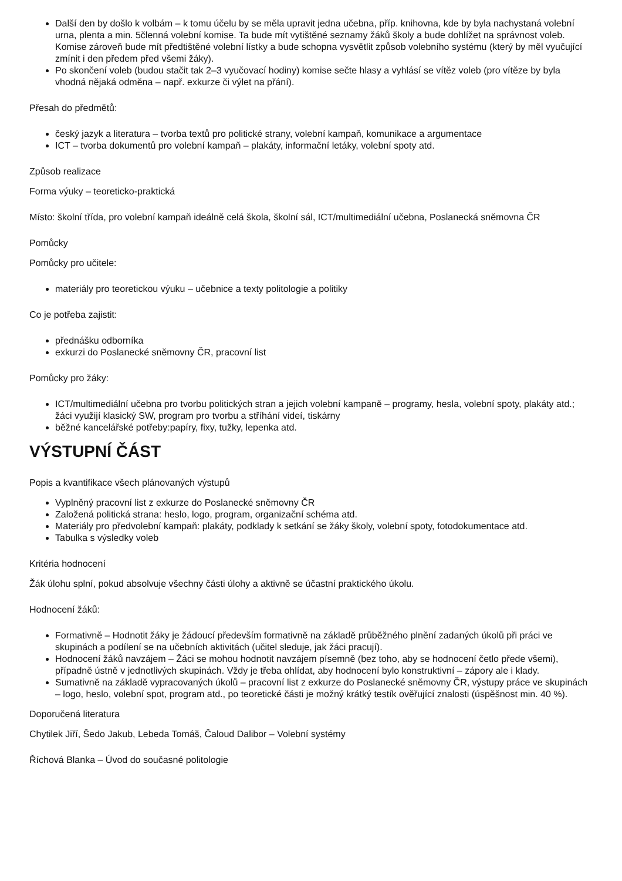Další den by došlo k volbám – k tomu účelu by se měla upravit jedna učebna, příp. knihovna, kde by byla nachystaná volební urna, plenta a min. 5členná volební komise. Ta bude mít vytištěné seznamy žáků školy a bude dohlížet na správnost voleb. Komise zároveň bude mít předtištěné volební lístky a bude schopna vysvětlit způsob volebního systému (který by měl vyučující zmínit i den předem před všemi žáky).
Po skončení voleb (budou stačit tak 2–3 vyučovací hodiny) komise sečte hlasy a vyhlásí se vítěz voleb (pro vítěze by byla vhodná nějaká odměna – např. exkurze či výlet na přání).
Přesah do předmětů:
český jazyk a literatura – tvorba textů pro politické strany, volební kampaň, komunikace a argumentace
ICT – tvorba dokumentů pro volební kampaň – plakáty, informační letáky, volební spoty atd.
Způsob realizace
Forma výuky – teoreticko-praktická
Místo: školní třída, pro volební kampaň ideálně celá škola, školní sál, ICT/multimediální učebna, Poslanecká sněmovna ČR
Pomůcky
Pomůcky pro učitele:
materiály pro teoretickou výuku – učebnice a texty politologie a politiky
Co je potřeba zajistit:
přednášku odborníka
exkurzi do Poslanecké sněmovny ČR, pracovní list
Pomůcky pro žáky:
ICT/multimediální učebna pro tvorbu politických stran a jejich volební kampaně – programy, hesla, volební spoty, plakáty atd.; žáci využijí klasický SW, program pro tvorbu a stříhání videí, tiskárny
běžné kancelářské potřeby:papíry, fixy, tužky, lepenka atd.
VÝSTUPNÍ ČÁST
Popis a kvantifikace všech plánovaných výstupů
Vyplněný pracovní list z exkurze do Poslanecké sněmovny ČR
Založená politická strana: heslo, logo, program, organizační schéma atd.
Materiály pro předvolební kampaň: plakáty, podklady k setkání se žáky školy, volební spoty, fotodokumentace atd.
Tabulka s výsledky voleb
Kritéria hodnocení
Žák úlohu splní, pokud absolvuje všechny části úlohy a aktivně se účastní praktického úkolu.
Hodnocení žáků:
Formativně – Hodnotit žáky je žádoucí především formativně na základě průběžného plnění zadaných úkolů při práci ve skupinách a podílení se na učebních aktivitách (učitel sleduje, jak žáci pracují).
Hodnocení žáků navzájem – Žáci se mohou hodnotit navzájem písemně (bez toho, aby se hodnocení četlo přede všemi), případně ústně v jednotlivých skupinách. Vždy je třeba ohlídat, aby hodnocení bylo konstruktivní – zápory ale i klady.
Sumativně na základě vypracovaných úkolů – pracovní list z exkurze do Poslanecké sněmovny ČR, výstupy práce ve skupinách – logo, heslo, volební spot, program atd., po teoretické části je možný krátký testík ověřující znalosti (úspěšnost min. 40 %).
Doporučená literatura
Chytilek Jiří, Šedo Jakub, Lebeda Tomáš, Čaloud Dalibor – Volební systémy
Říchová Blanka – Úvod do současné politologie